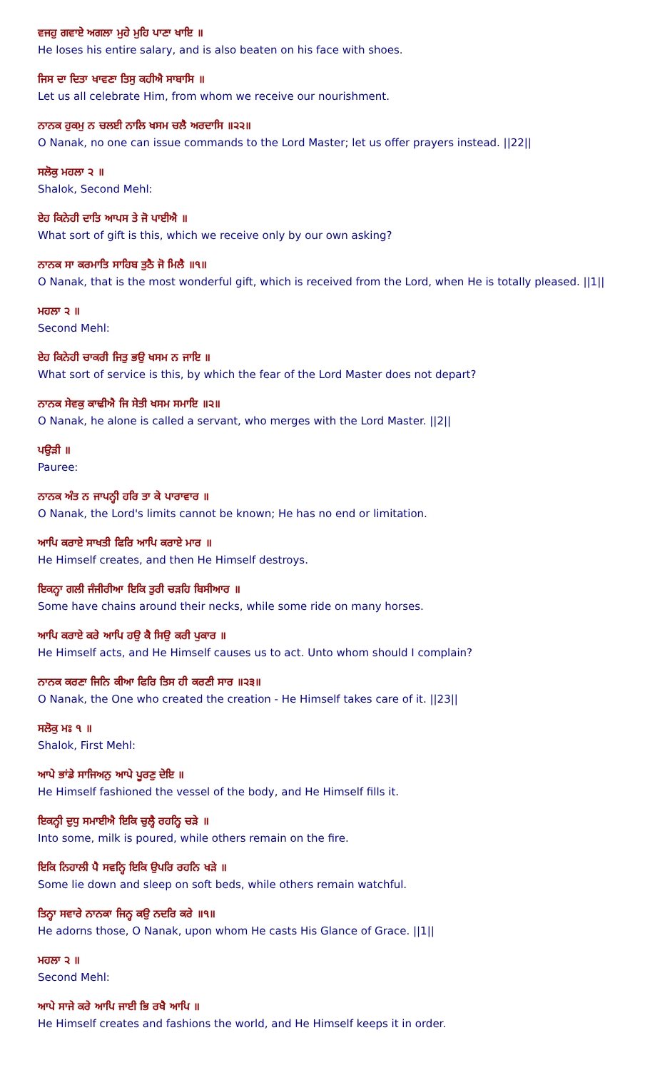ਵਜਹੁ ਗਵਾਏ ਅਗਲਾ ਮੁਹੇ ਮੁਹਿ ਪਾਣਾ ਖਾਇ ॥
He loses his entire salary, and is also beaten on his face with shoes.
ਜਿਸ ਦਾ ਦਿਤਾ ਖਾਵਣਾ ਤਿਸੁ ਕਹੀਐ ਸਾਬਾਸਿ ॥
Let us all celebrate Him, from whom we receive our nourishment.
ਨਾਨਕ ਹੁਕਮੁ ਨ ਚਲਈ ਨਾਲਿ ਖਸਮ ਚਲੈ ਅਰਦਾਸਿ ॥੨੨॥
O Nanak, no one can issue commands to the Lord Master; let us offer prayers instead. ||22||
ਸਲੋਕੁ ਮਹਲਾ ੨ ॥
Shalok, Second Mehl:
ਏਹ ਕਿਨੇਹੀ ਦਾਤਿ ਆਪਸ ਤੇ ਜੋ ਪਾਈਐ ॥
What sort of gift is this, which we receive only by our own asking?
ਨਾਨਕ ਸਾ ਕਰਮਾਤਿ ਸਾਹਿਬ ਤੁਠੈ ਜੋ ਮਿਲੈ ॥੧॥
O Nanak, that is the most wonderful gift, which is received from the Lord, when He is totally pleased. ||1||
ਮਹਲਾ ੨ ॥
Second Mehl:
ਏਹ ਕਿਨੇਹੀ ਚਾਕਰੀ ਜਿਤੁ ਭਉ ਖਸਮ ਨ ਜਾਇ ॥
What sort of service is this, by which the fear of the Lord Master does not depart?
ਨਾਨਕ ਸੇਵਕੁ ਕਾਢੀਐ ਜਿ ਸੇਤੀ ਖਸਮ ਸਮਾਇ ॥੨॥
O Nanak, he alone is called a servant, who merges with the Lord Master. ||2||
ਪਉੜੀ ॥
Pauree:
ਨਾਨਕ ਅੰਤ ਨ ਜਾਪਨ੍ਹੀ ਹਰਿ ਤਾ ਕੇ ਪਾਰਾਵਾਰ ॥
O Nanak, the Lord's limits cannot be known; He has no end or limitation.
ਆਪਿ ਕਰਾਏ ਸਾਖਤੀ ਫਿਰਿ ਆਪਿ ਕਰਾਏ ਮਾਰ ॥
He Himself creates, and then He Himself destroys.
ਇਕਨ੍ਹਾ ਗਲੀ ਜੰਜੀਰੀਆ ਇਕਿ ਤੁਰੀ ਚੜਹਿ ਬਿਸੀਆਰ ॥
Some have chains around their necks, while some ride on many horses.
ਆਪਿ ਕਰਾਏ ਕਰੇ ਆਪਿ ਹਉ ਕੈ ਸਿਉ ਕਰੀ ਪੁਕਾਰ ॥
He Himself acts, and He Himself causes us to act. Unto whom should I complain?
ਨਾਨਕ ਕਰਣਾ ਜਿਨਿ ਕੀਆ ਫਿਰਿ ਤਿਸ ਹੀ ਕਰਣੀ ਸਾਰ ॥੨੩॥
O Nanak, the One who created the creation - He Himself takes care of it. ||23||
ਸਲੋਕੁ ਮਃ ੧ ॥
Shalok, First Mehl:
ਆਪੇ ਭਾਂਡੇ ਸਾਜਿਅਨੁ ਆਪੇ ਪੂਰਣੁ ਦੇਇ ॥
He Himself fashioned the vessel of the body, and He Himself fills it.
ਇਕਨ੍ਹੀ ਦੁਧੁ ਸਮਾਈਐ ਇਕਿ ਚੁਲ੍ਹੈ ਰਹਨ੍ਹਿ ਚੜੇ ॥
Into some, milk is poured, while others remain on the fire.
ਇਕਿ ਨਿਹਾਲੀ ਪੈ ਸਵਨ੍ਹਿ ਇਕਿ ਉਪਰਿ ਰਹਨਿ ਖੜੇ ॥
Some lie down and sleep on soft beds, while others remain watchful.
ਤਿਨ੍ਹਾ ਸਵਾਰੇ ਨਾਨਕਾ ਜਿਨ੍ਹ ਕਉ ਨਦਰਿ ਕਰੇ ॥੧॥
He adorns those, O Nanak, upon whom He casts His Glance of Grace. ||1||
ਮਹਲਾ ੨ ॥
Second Mehl:
ਆਪੇ ਸਾਜੇ ਕਰੇ ਆਪਿ ਜਾਈ ਭਿ ਰਖੈ ਆਪਿ ॥
He Himself creates and fashions the world, and He Himself keeps it in order.